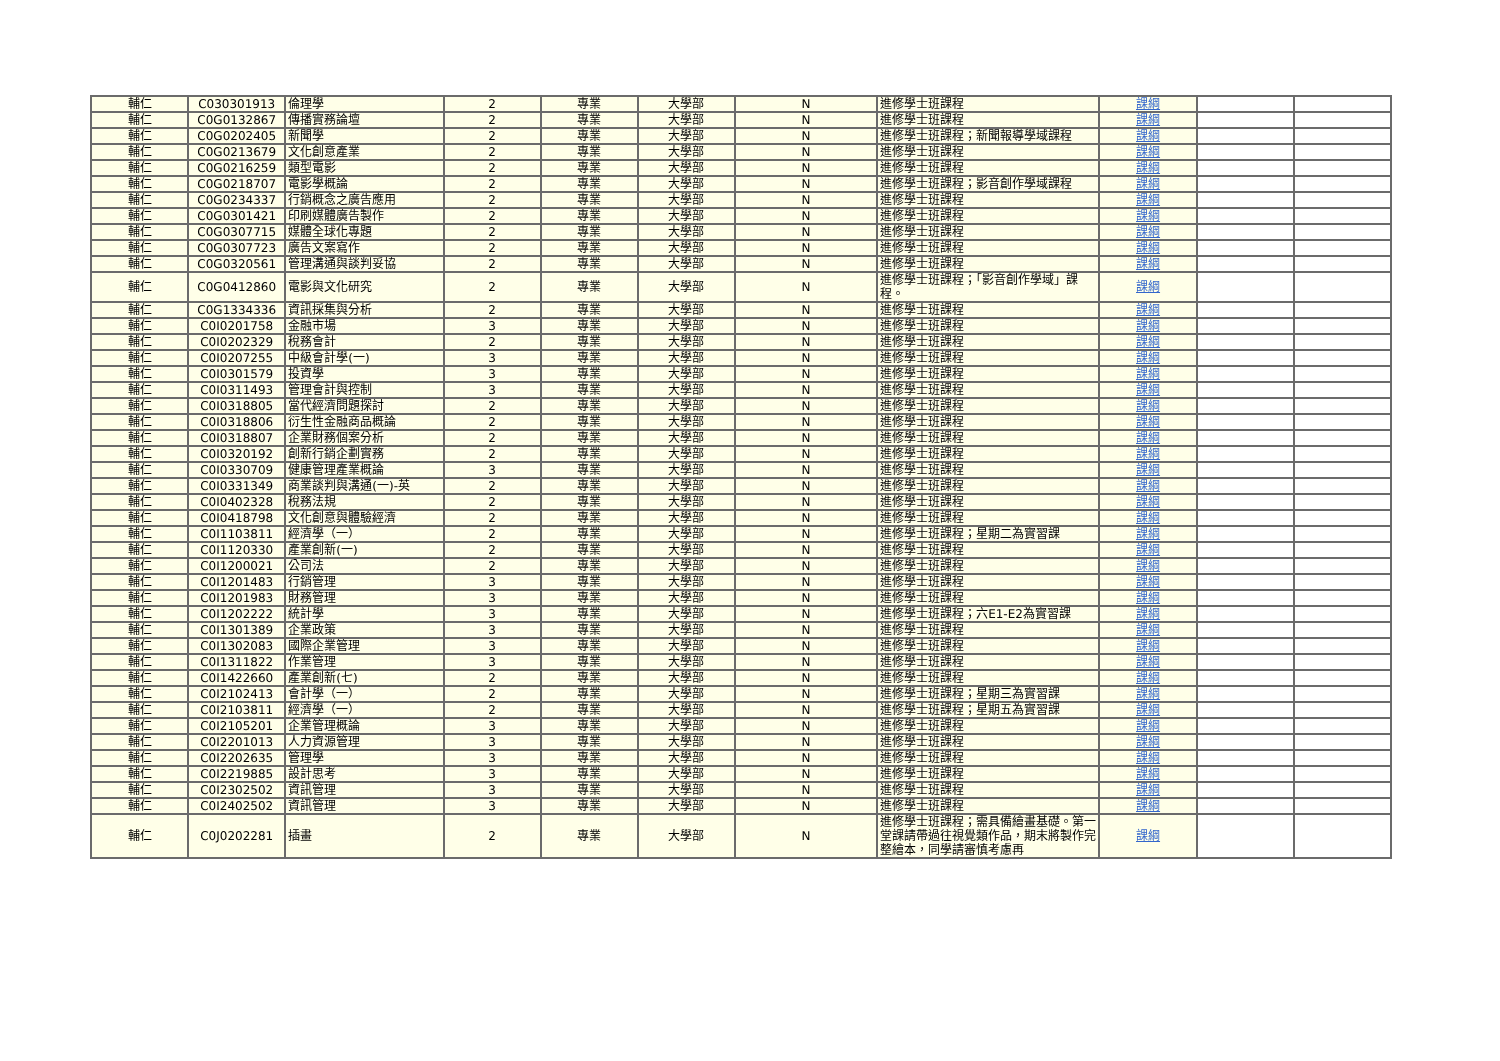| 輔仁 | C030301913 | 倫理學 | 2 | 專業 | 大學部 | N | 進修學士班課程 | 課綱 | | |
| 輔仁 | C0G0132867 | 傳播實務論壇 | 2 | 專業 | 大學部 | N | 進修學士班課程 | 課綱 | | |
| 輔仁 | C0G0202405 | 新聞學 | 2 | 專業 | 大學部 | N | 進修學士班課程；新聞報導學域課程 | 課綱 | | |
| 輔仁 | C0G0213679 | 文化創意產業 | 2 | 專業 | 大學部 | N | 進修學士班課程 | 課綱 | | |
| 輔仁 | C0G0216259 | 類型電影 | 2 | 專業 | 大學部 | N | 進修學士班課程 | 課綱 | | |
| 輔仁 | C0G0218707 | 電影學概論 | 2 | 專業 | 大學部 | N | 進修學士班課程；影音創作學域課程 | 課綱 | | |
| 輔仁 | C0G0234337 | 行銷概念之廣告應用 | 2 | 專業 | 大學部 | N | 進修學士班課程 | 課綱 | | |
| 輔仁 | C0G0301421 | 印刷媒體廣告製作 | 2 | 專業 | 大學部 | N | 進修學士班課程 | 課綱 | | |
| 輔仁 | C0G0307715 | 媒體全球化專題 | 2 | 專業 | 大學部 | N | 進修學士班課程 | 課綱 | | |
| 輔仁 | C0G0307723 | 廣告文案寫作 | 2 | 專業 | 大學部 | N | 進修學士班課程 | 課綱 | | |
| 輔仁 | C0G0320561 | 管理溝通與談判妥協 | 2 | 專業 | 大學部 | N | 進修學士班課程 | 課綱 | | |
| 輔仁 | C0G0412860 | 電影與文化研究 | 2 | 專業 | 大學部 | N | 進修學士班課程；「影音創作學域」課程。 | 課綱 | | |
| 輔仁 | C0G1334336 | 資訊採集與分析 | 2 | 專業 | 大學部 | N | 進修學士班課程 | 課綱 | | |
| 輔仁 | C0I0201758 | 金融市場 | 3 | 專業 | 大學部 | N | 進修學士班課程 | 課綱 | | |
| 輔仁 | C0I0202329 | 稅務會計 | 2 | 專業 | 大學部 | N | 進修學士班課程 | 課綱 | | |
| 輔仁 | C0I0207255 | 中級會計學(一) | 3 | 專業 | 大學部 | N | 進修學士班課程 | 課綱 | | |
| 輔仁 | C0I0301579 | 投資學 | 3 | 專業 | 大學部 | N | 進修學士班課程 | 課綱 | | |
| 輔仁 | C0I0311493 | 管理會計與控制 | 3 | 專業 | 大學部 | N | 進修學士班課程 | 課綱 | | |
| 輔仁 | C0I0318805 | 當代經濟問題探討 | 2 | 專業 | 大學部 | N | 進修學士班課程 | 課綱 | | |
| 輔仁 | C0I0318806 | 衍生性金融商品概論 | 2 | 專業 | 大學部 | N | 進修學士班課程 | 課綱 | | |
| 輔仁 | C0I0318807 | 企業財務個案分析 | 2 | 專業 | 大學部 | N | 進修學士班課程 | 課綱 | | |
| 輔仁 | C0I0320192 | 創新行銷企劃實務 | 2 | 專業 | 大學部 | N | 進修學士班課程 | 課綱 | | |
| 輔仁 | C0I0330709 | 健康管理產業概論 | 3 | 專業 | 大學部 | N | 進修學士班課程 | 課綱 | | |
| 輔仁 | C0I0331349 | 商業談判與溝通(一)-英 | 2 | 專業 | 大學部 | N | 進修學士班課程 | 課綱 | | |
| 輔仁 | C0I0402328 | 稅務法規 | 2 | 專業 | 大學部 | N | 進修學士班課程 | 課綱 | | |
| 輔仁 | C0I0418798 | 文化創意與體驗經濟 | 2 | 專業 | 大學部 | N | 進修學士班課程 | 課綱 | | |
| 輔仁 | C0I1103811 | 經濟學（一） | 2 | 專業 | 大學部 | N | 進修學士班課程；星期二為實習課 | 課綱 | | |
| 輔仁 | C0I1120330 | 產業創新(一) | 2 | 專業 | 大學部 | N | 進修學士班課程 | 課綱 | | |
| 輔仁 | C0I1200021 | 公司法 | 2 | 專業 | 大學部 | N | 進修學士班課程 | 課綱 | | |
| 輔仁 | C0I1201483 | 行銷管理 | 3 | 專業 | 大學部 | N | 進修學士班課程 | 課綱 | | |
| 輔仁 | C0I1201983 | 財務管理 | 3 | 專業 | 大學部 | N | 進修學士班課程 | 課綱 | | |
| 輔仁 | C0I1202222 | 統計學 | 3 | 專業 | 大學部 | N | 進修學士班課程；六E1-E2為實習課 | 課綱 | | |
| 輔仁 | C0I1301389 | 企業政策 | 3 | 專業 | 大學部 | N | 進修學士班課程 | 課綱 | | |
| 輔仁 | C0I1302083 | 國際企業管理 | 3 | 專業 | 大學部 | N | 進修學士班課程 | 課綱 | | |
| 輔仁 | C0I1311822 | 作業管理 | 3 | 專業 | 大學部 | N | 進修學士班課程 | 課綱 | | |
| 輔仁 | C0I1422660 | 產業創新(七) | 2 | 專業 | 大學部 | N | 進修學士班課程 | 課綱 | | |
| 輔仁 | C0I2102413 | 會計學（一） | 2 | 專業 | 大學部 | N | 進修學士班課程；星期三為實習課 | 課綱 | | |
| 輔仁 | C0I2103811 | 經濟學（一） | 2 | 專業 | 大學部 | N | 進修學士班課程；星期五為實習課 | 課綱 | | |
| 輔仁 | C0I2105201 | 企業管理概論 | 3 | 專業 | 大學部 | N | 進修學士班課程 | 課綱 | | |
| 輔仁 | C0I2201013 | 人力資源管理 | 3 | 專業 | 大學部 | N | 進修學士班課程 | 課綱 | | |
| 輔仁 | C0I2202635 | 管理學 | 3 | 專業 | 大學部 | N | 進修學士班課程 | 課綱 | | |
| 輔仁 | C0I2219885 | 設計思考 | 3 | 專業 | 大學部 | N | 進修學士班課程 | 課綱 | | |
| 輔仁 | C0I2302502 | 資訊管理 | 3 | 專業 | 大學部 | N | 進修學士班課程 | 課綱 | | |
| 輔仁 | C0I2402502 | 資訊管理 | 3 | 專業 | 大學部 | N | 進修學士班課程 | 課綱 | | |
| 輔仁 | C0J0202281 | 插畫 | 2 | 專業 | 大學部 | N | 進修學士班課程；需具備繪畫基礎。第一堂課請帶過往視覺類作品，期末將製作完整繪本，同學請審慎考慮再 | 課綱 | | |